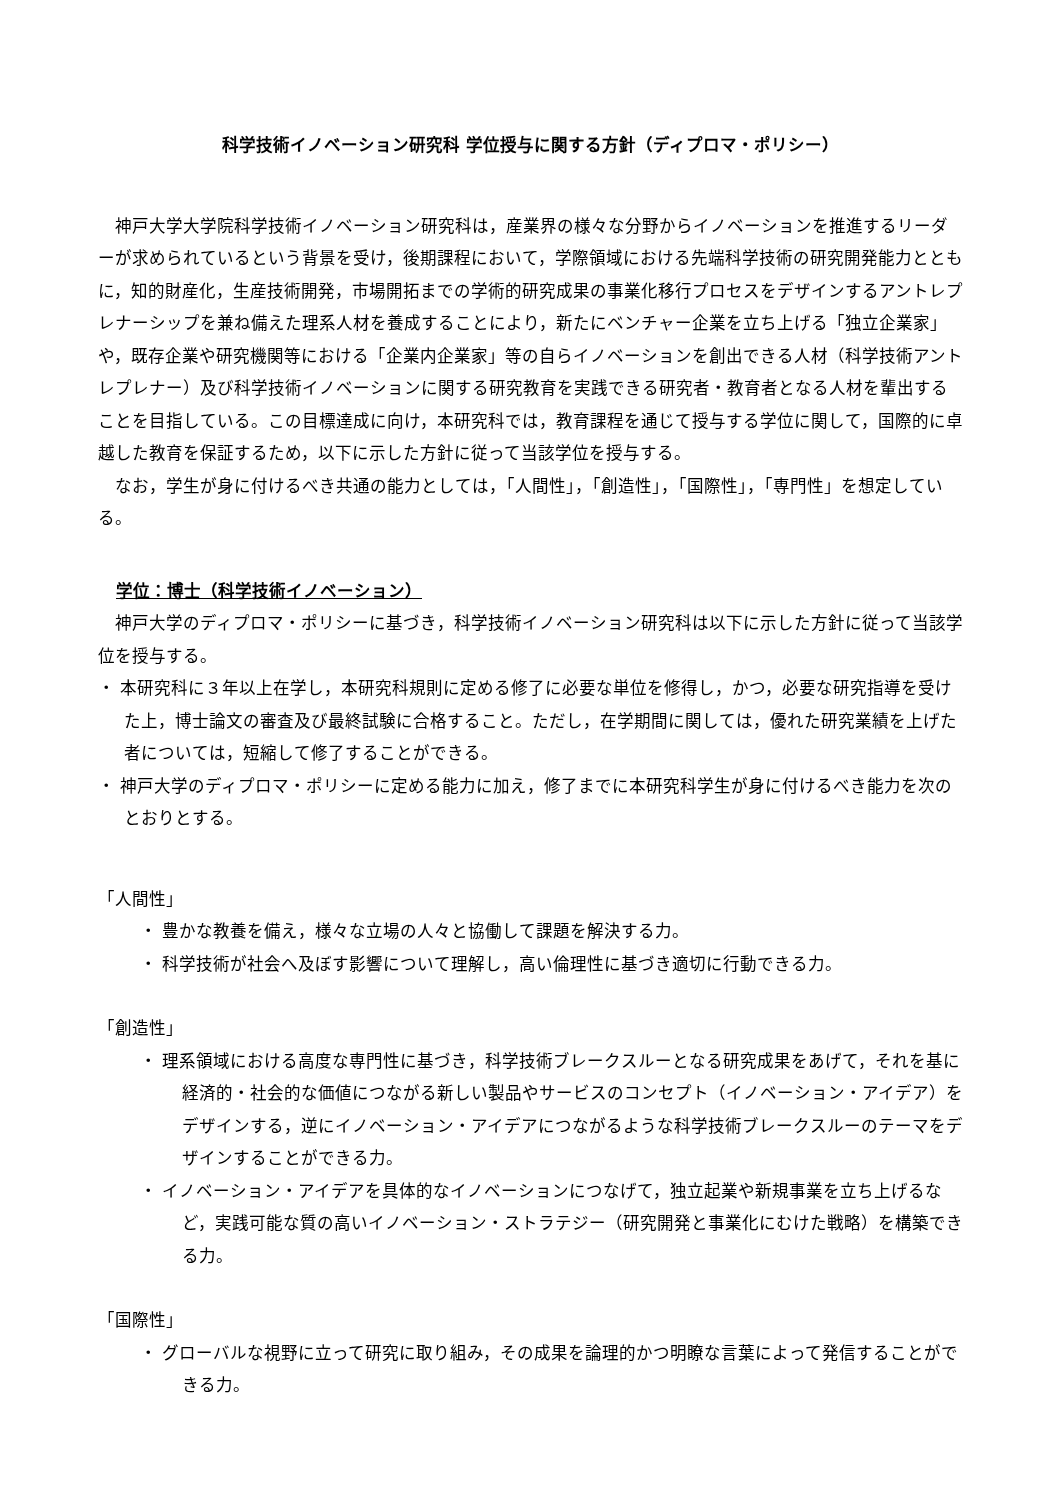科学技術イノベーション研究科 学位授与に関する方針（ディプロマ・ポリシー）
神戸大学大学院科学技術イノベーション研究科は，産業界の様々な分野からイノベーションを推進するリーダーが求められているという背景を受け，後期課程において，学際領域における先端科学技術の研究開発能力とともに，知的財産化，生産技術開発，市場開拓までの学術的研究成果の事業化移行プロセスをデザインするアントレプレナーシップを兼ね備えた理系人材を養成することにより，新たにベンチャー企業を立ち上げる「独立企業家」や，既存企業や研究機関等における「企業内企業家」等の自らイノベーションを創出できる人材（科学技術アントレプレナー）及び科学技術イノベーションに関する研究教育を実践できる研究者・教育者となる人材を輩出することを目指している。この目標達成に向け，本研究科では，教育課程を通じて授与する学位に関して，国際的に卓越した教育を保証するため，以下に示した方針に従って当該学位を授与する。
なお，学生が身に付けるべき共通の能力としては，「人間性」，「創造性」，「国際性」，「専門性」を想定している。
学位：博士（科学技術イノベーション）
神戸大学のディプロマ・ポリシーに基づき，科学技術イノベーション研究科は以下に示した方針に従って当該学位を授与する。
・ 本研究科に３年以上在学し，本研究科規則に定める修了に必要な単位を修得し，かつ，必要な研究指導を受けた上，博士論文の審査及び最終試験に合格すること。ただし，在学期間に関しては，優れた研究業績を上げた者については，短縮して修了することができる。
・ 神戸大学のディプロマ・ポリシーに定める能力に加え，修了までに本研究科学生が身に付けるべき能力を次のとおりとする。
「人間性」
・ 豊かな教養を備え，様々な立場の人々と協働して課題を解決する力。
・ 科学技術が社会へ及ぼす影響について理解し，高い倫理性に基づき適切に行動できる力。
「創造性」
・ 理系領域における高度な専門性に基づき，科学技術ブレークスルーとなる研究成果をあげて，それを基に経済的・社会的な価値につながる新しい製品やサービスのコンセプト（イノベーション・アイデア）をデザインする，逆にイノベーション・アイデアにつながるような科学技術ブレークスルーのテーマをデザインすることができる力。
・ イノベーション・アイデアを具体的なイノベーションにつなげて，独立起業や新規事業を立ち上げるなど，実践可能な質の高いイノベーション・ストラテジー（研究開発と事業化にむけた戦略）を構築できる力。
「国際性」
・ グローバルな視野に立って研究に取り組み，その成果を論理的かつ明瞭な言葉によって発信することができる力。